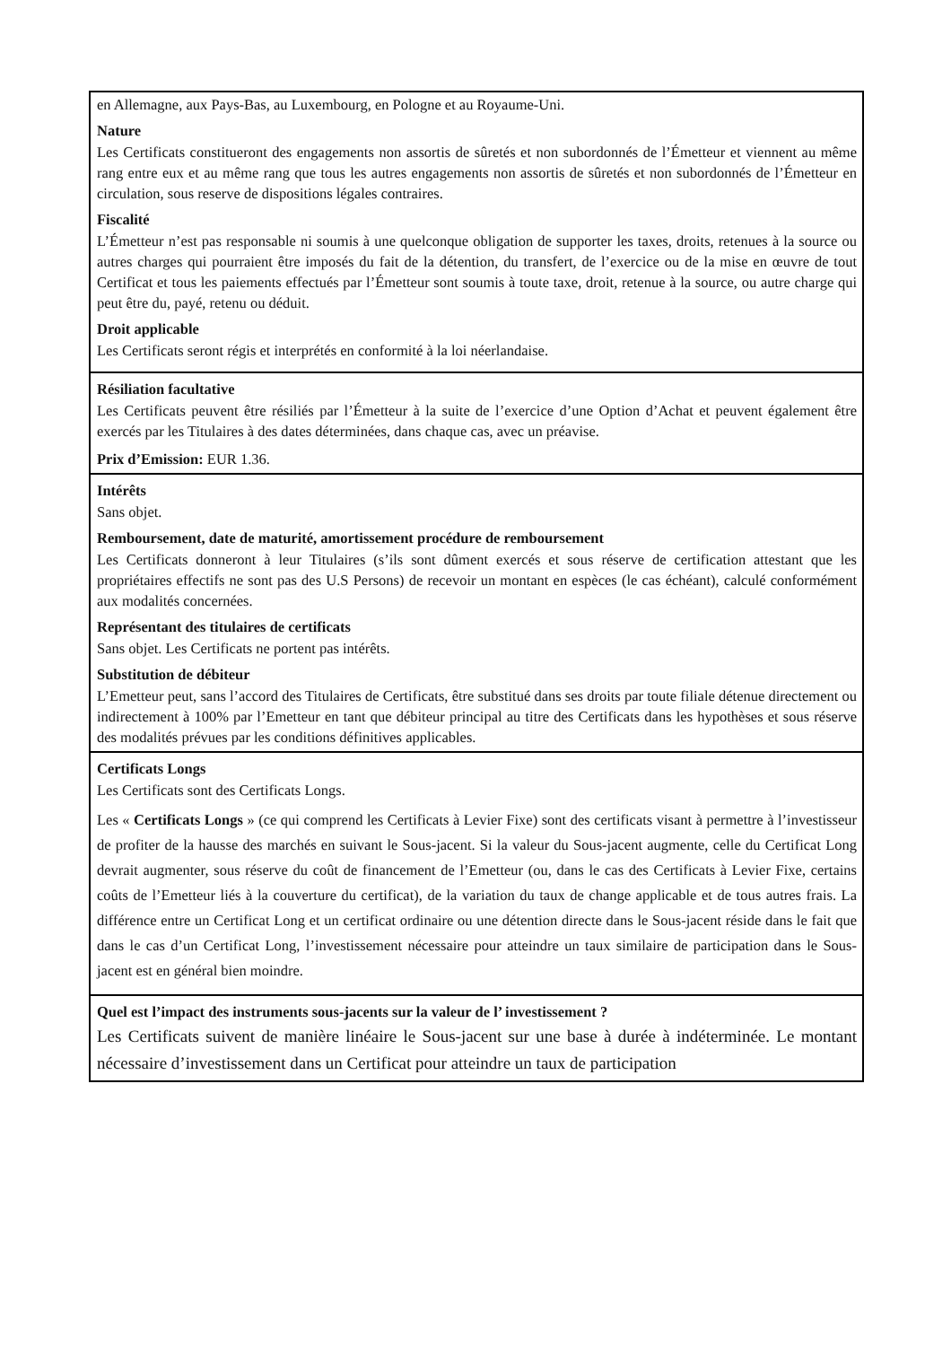en Allemagne, aux Pays-Bas, au Luxembourg, en Pologne et au Royaume-Uni.
Nature
Les Certificats constitueront des engagements non assortis de sûretés et non subordonnés de l’Émetteur et viennent au même rang entre eux et au même rang que tous les autres engagements non assortis de sûretés et non subordonnés de l’Émetteur en circulation, sous reserve de dispositions légales contraires.
Fiscalité
L’Émetteur n’est pas responsable ni soumis à une quelconque obligation de supporter les taxes, droits, retenues à la source ou autres charges qui pourraient être imposés du fait de la détention, du transfert, de l’exercice ou de la mise en œuvre de tout Certificat et tous les paiements effectués par l’Émetteur sont soumis à toute taxe, droit, retenue à la source, ou autre charge qui peut être du, payé, retenu ou déduit.
Droit applicable
Les Certificats seront régis et interprétés en conformité à la loi néerlandaise.
Résiliation facultative
Les Certificats peuvent être résiliés par l’Émetteur à la suite de l’exercice d’une Option d’Achat et peuvent également être exercés par les Titulaires à des dates déterminées, dans chaque cas, avec un préavise.
Prix d’Emission: EUR 1.36.
Intérêts
Sans objet.
Remboursement, date de maturité, amortissement procédure de remboursement
Les Certificats donneront à leur Titulaires (s’ils sont dûment exercés et sous réserve de certification attestant que les propriétaires effectifs ne sont pas des U.S Persons) de recevoir un montant en espèces (le cas échéant), calculé conformément aux modalités concernées.
Représentant des titulaires de certificats
Sans objet. Les Certificats ne portent pas intérêts.
Substitution de débiteur
L’Emetteur peut, sans l’accord des Titulaires de Certificats, être substitué dans ses droits par toute filiale détenue directement ou indirectement à 100% par l’Emetteur en tant que débiteur principal au titre des Certificats dans les hypothèses et sous réserve des modalités prévues par les conditions définitives applicables.
Certificats Longs
Les Certificats sont des Certificats Longs.
Les « Certificats Longs » (ce qui comprend les Certificats à Levier Fixe) sont des certificats visant à permettre à l’investisseur de profiter de la hausse des marchés en suivant le Sous-jacent. Si la valeur du Sous-jacent augmente, celle du Certificat Long devrait augmenter, sous réserve du coût de financement de l’Emetteur (ou, dans le cas des Certificats à Levier Fixe, certains coûts de l’Emetteur liés à la couverture du certificat), de la variation du taux de change applicable et de tous autres frais. La différence entre un Certificat Long et un certificat ordinaire ou une détention directe dans le Sous-jacent réside dans le fait que dans le cas d’un Certificat Long, l’investissement nécessaire pour atteindre un taux similaire de participation dans le Sous-jacent est en général bien moindre.
Quel est l’impact des instruments sous-jacents sur la valeur de l’ investissement ?
Les Certificats suivent de manière linéaire le Sous-jacent sur une base à durée à indéterminée. Le montant nécessaire d’investissement dans un Certificat pour atteindre un taux de participation